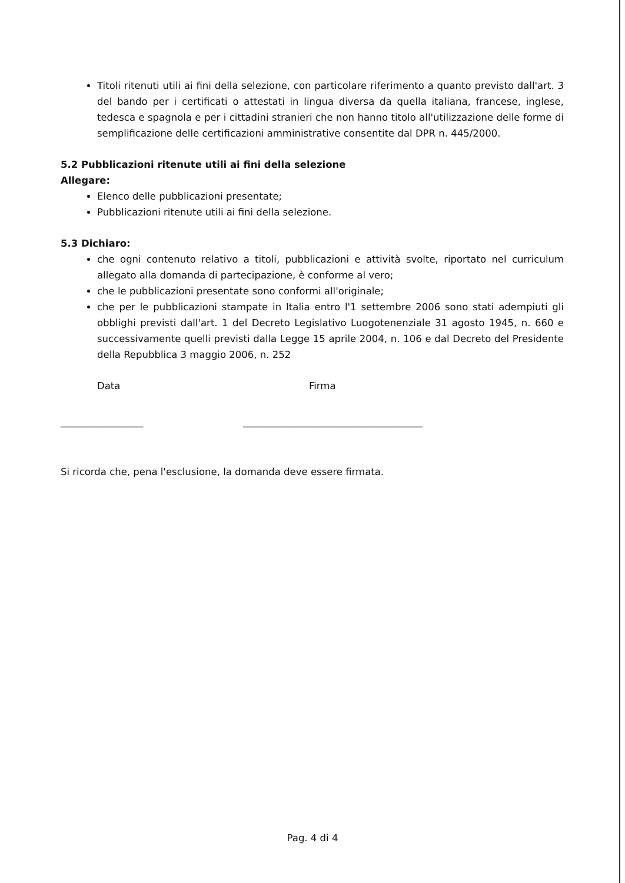Titoli ritenuti utili ai fini della selezione, con particolare riferimento a quanto previsto dall'art. 3 del bando per i certificati o attestati in lingua diversa da quella italiana, francese, inglese, tedesca e spagnola e per i cittadini stranieri che non hanno titolo all'utilizzazione delle forme di semplificazione delle certificazioni amministrative consentite dal DPR n. 445/2000.
5.2 Pubblicazioni ritenute utili ai fini della selezione
Allegare:
Elenco delle pubblicazioni presentate;
Pubblicazioni ritenute utili ai fini della selezione.
5.3 Dichiaro:
che ogni contenuto relativo a titoli, pubblicazioni e attività svolte, riportato nel curriculum allegato alla domanda di partecipazione, è conforme al vero;
che le pubblicazioni presentate sono conformi all'originale;
che per le pubblicazioni stampate in Italia entro l'1 settembre 2006 sono stati adempiuti gli obblighi previsti dall'art. 1 del Decreto Legislativo Luogotenenziale 31 agosto 1945, n. 660 e successivamente quelli previsti dalla Legge 15 aprile 2004, n. 106 e dal Decreto del Presidente della Repubblica 3 maggio 2006, n. 252
Data Firma
_________________ _____________________________________
Si ricorda che, pena l'esclusione, la domanda deve essere firmata.
Pag. 4 di 4